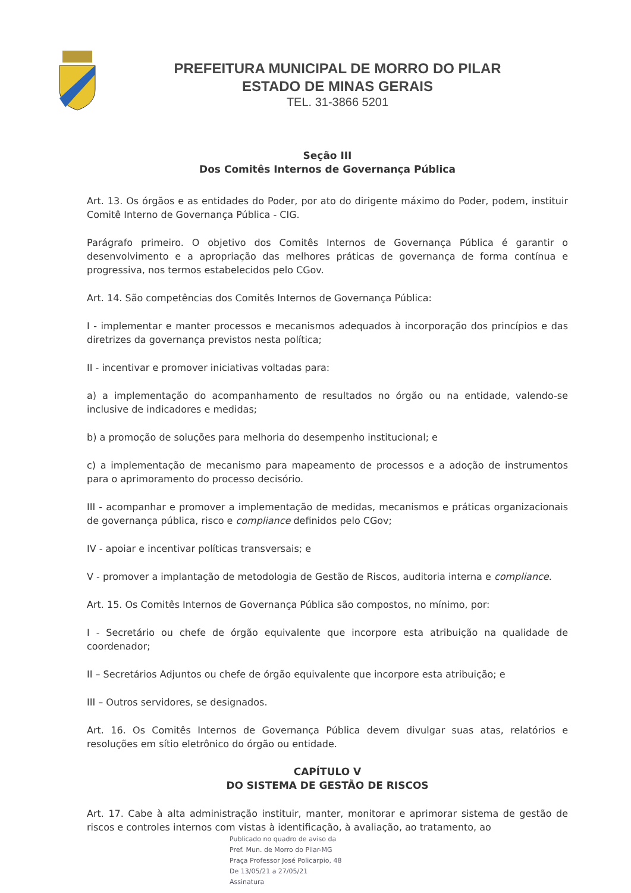PREFEITURA MUNICIPAL DE MORRO DO PILAR
ESTADO DE MINAS GERAIS
TEL. 31-3866 5201
Seção III
Dos Comitês Internos de Governança Pública
Art. 13. Os órgãos e as entidades do Poder, por ato do dirigente máximo do Poder, podem, instituir Comitê Interno de Governança Pública - CIG.
Parágrafo primeiro. O objetivo dos Comitês Internos de Governança Pública é garantir o desenvolvimento e a apropriação das melhores práticas de governança de forma contínua e progressiva, nos termos estabelecidos pelo CGov.
Art. 14. São competências dos Comitês Internos de Governança Pública:
I - implementar e manter processos e mecanismos adequados à incorporação dos princípios e das diretrizes da governança previstos nesta política;
II - incentivar e promover iniciativas voltadas para:
a) a implementação do acompanhamento de resultados no órgão ou na entidade, valendo-se inclusive de indicadores e medidas;
b) a promoção de soluções para melhoria do desempenho institucional; e
c) a implementação de mecanismo para mapeamento de processos e a adoção de instrumentos para o aprimoramento do processo decisório.
III - acompanhar e promover a implementação de medidas, mecanismos e práticas organizacionais de governança pública, risco e compliance definidos pelo CGov;
IV - apoiar e incentivar políticas transversais; e
V - promover a implantação de metodologia de Gestão de Riscos, auditoria interna e compliance.
Art. 15. Os Comitês Internos de Governança Pública são compostos, no mínimo, por:
I - Secretário ou chefe de órgão equivalente que incorpore esta atribuição na qualidade de coordenador;
II – Secretários Adjuntos ou chefe de órgão equivalente que incorpore esta atribuição; e
III – Outros servidores, se designados.
Art. 16. Os Comitês Internos de Governança Pública devem divulgar suas atas, relatórios e resoluções em sítio eletrônico do órgão ou entidade.
CAPÍTULO V
DO SISTEMA DE GESTÃO DE RISCOS
Art. 17. Cabe à alta administração instituir, manter, monitorar e aprimorar sistema de gestão de riscos e controles internos com vistas à identificação, à avaliação, ao tratamento, ao
Publicado no quadro de aviso da
Pref. Mun. de Morro do Pilar-MG
Praça Professor José Policarpio, 48
De 13/05/21 a 27/05/21
Assinatura